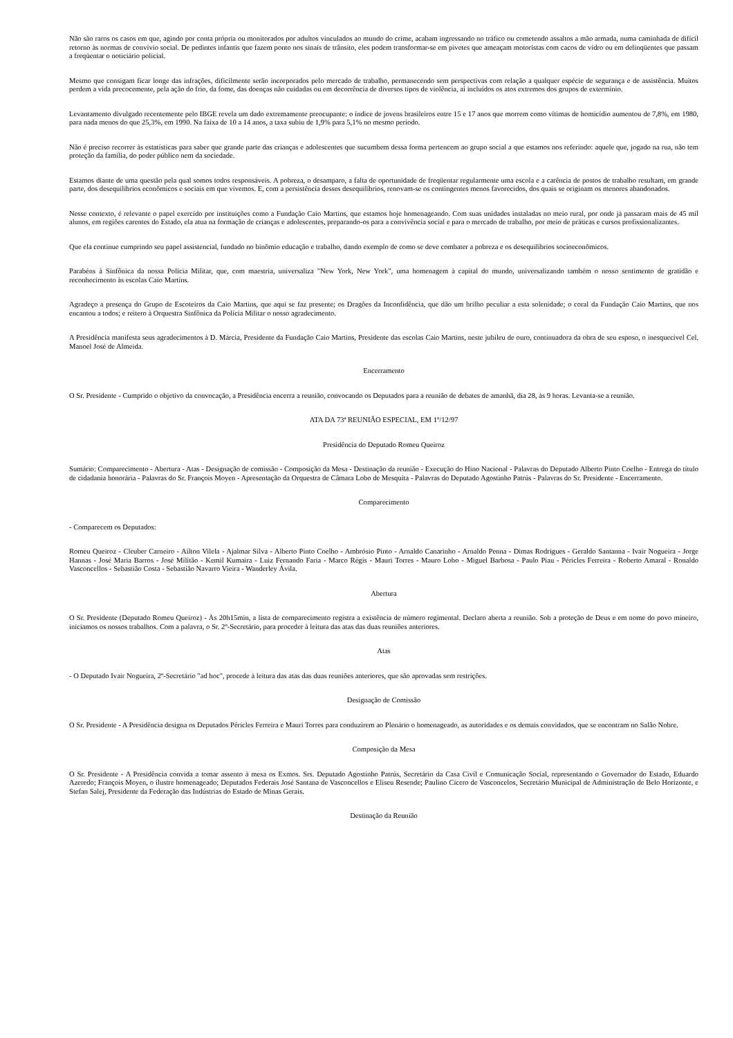Não são raros os casos em que, agindo por conta própria ou monitorados por adultos vinculados ao mundo do crime, acabam ingressando no tráfico ou cometendo assaltos a mão armada, numa caminhada de difícil retorno às normas de convívio social. De pedintes infantis que fazem ponto nos sinais de trânsito, eles podem transformar-se em pivetes que ameaçam motoristas com cacos de vidro ou em delinqüentes que passam a freqüentar o noticiário policial.
Mesmo que consigam ficar longe das infrações, dificilmente serão incorporados pelo mercado de trabalho, permanecendo sem perspectivas com relação a qualquer espécie de segurança e de assistência. Muitos perdem a vida precocemente, pela ação do frio, da fome, das doenças não cuidadas ou em decorrência de diversos tipos de violência, aí incluídos os atos extremos dos grupos de extermínio.
Levantamento divulgado recentemente pelo IBGE revela um dado extremamente preocupante: o índice de jovens brasileiros entre 15 e 17 anos que morrem como vítimas de homicídio aumentou de 7,8%, em 1980, para nada menos do que 25,3%, em 1990. Na faixa de 10 a 14 anos, a taxa subiu de 1,9% para 5,1% no mesmo período.
Não é preciso recorrer às estatísticas para saber que grande parte das crianças e adolescentes que sucumbem dessa forma pertencem ao grupo social a que estamos nos referindo: aquele que, jogado na rua, não tem proteção da família, do poder público nem da sociedade.
Estamos diante de uma questão pela qual somos todos responsáveis. A pobreza, o desamparo, a falta de oportunidade de freqüentar regularmente uma escola e a carência de postos de trabalho resultam, em grande parte, dos desequilíbrios econômicos e sociais em que vivemos. E, com a persistência desses desequilíbrios, renovam-se os contingentes menos favorecidos, dos quais se originam os menores abandonados.
Nesse contexto, é relevante o papel exercido por instituições como a Fundação Caio Martins, que estamos hoje homenageando. Com suas unidades instaladas no meio rural, por onde já passaram mais de 45 mil alunos, em regiões carentes do Estado, ela atua na formação de crianças e adolescentes, preparando-os para a convivência social e para o mercado de trabalho, por meio de práticas e cursos profissionalizantes.
Que ela continue cumprindo seu papel assistencial, fundado no binômio educação e trabalho, dando exemplo de como se deve combater a pobreza e os desequilíbrios socioeconômicos.
Parabéns à Sinfônica da nossa Polícia Militar, que, com maestria, universaliza "New York, New York", uma homenagem à capital do mundo, universalizando também o nosso sentimento de gratidão e reconhecimento às escolas Caio Martins.
Agradeço a presença do Grupo de Escoteiros da Caio Martins, que aqui se faz presente; os Dragões da Inconfidência, que dão um brilho peculiar a esta solenidade; o coral da Fundação Caio Martins, que nos encantou a todos; e reitero à Orquestra Sinfônica da Polícia Militar o nosso agradecimento.
A Presidência manifesta seus agradecimentos à D. Márcia, Presidente da Fundação Caio Martins, Presidente das escolas Caio Martins, neste jubileu de ouro, continuadora da obra de seu esposo, o inesquecível Cel. Manoel José de Almeida.
Encerramento
O Sr. Presidente - Cumprido o objetivo da convocação, a Presidência encerra a reunião, convocando os Deputados para a reunião de debates de amanhã, dia 28, às 9 horas. Levanta-se a reunião.
ATA DA 73ª REUNIÃO ESPECIAL, EM 1º/12/97
Presidência do Deputado Romeu Queiroz
Sumário: Comparecimento - Abertura - Atas - Designação de comissão - Composição da Mesa - Destinação da reunião - Execução do Hino Nacional - Palavras do Deputado Alberto Pinto Coelho - Entrega do título de cidadania honorária - Palavras do Sr. François Moyen - Apresentação da Orquestra de Câmara Lobo de Mesquita - Palavras do Deputado Agostinho Patrús - Palavras do Sr. Presidente - Encerramento.
Comparecimento
- Comparecem os Deputados:
Romeu Queiroz - Cleuber Carneiro - Aílton Vilela - Ajalmar Silva - Alberto Pinto Coelho - Ambrósio Pinto - Arnaldo Canarinho - Arnaldo Penna - Dimas Rodrigues - Geraldo Santanna - Ivair Nogueira - Jorge Hannas - José Maria Barros - José Militão - Kemil Kumaira - Luiz Fernando Faria - Marco Régis - Mauri Torres - Mauro Lobo - Miguel Barbosa - Paulo Piau - Péricles Ferreira - Roberto Amaral - Ronaldo Vasconcellos - Sebastião Costa - Sebastião Navarro Vieira - Wanderley Ávila.
Abertura
O Sr. Presidente (Deputado Romeu Queiroz) - Às 20h15min, a lista de comparecimento registra a existência de número regimental. Declaro aberta a reunião. Sob a proteção de Deus e em nome do povo mineiro, iniciamos os nossos trabalhos. Com a palavra, o Sr. 2º-Secretário, para proceder à leitura das atas das duas reuniões anteriores.
Atas
- O Deputado Ivair Nogueira, 2º-Secretário "ad hoc", procede à leitura das atas das duas reuniões anteriores, que são aprovadas sem restrições.
Designação de Comissão
O Sr. Presidente - A Presidência designa os Deputados Péricles Ferreira e Mauri Torres para conduzirem ao Plenário o homenageado, as autoridades e os demais convidados, que se encontram no Salão Nobre.
Composição da Mesa
O Sr. Presidente - A Presidência convida a tomar assento à mesa os Exmos. Srs. Deputado Agostinho Patrús, Secretário da Casa Civil e Comunicação Social, representando o Governador do Estado, Eduardo Azeredo; François Moyen, o ilustre homenageado; Deputados Federais José Santana de Vasconcellos e Eliseu Resende; Paulino Cícero de Vasconcelos, Secretário Municipal de Administração de Belo Horizonte, e Stefan Salej, Presidente da Federação das Indústrias do Estado de Minas Gerais.
Destinação da Reunião